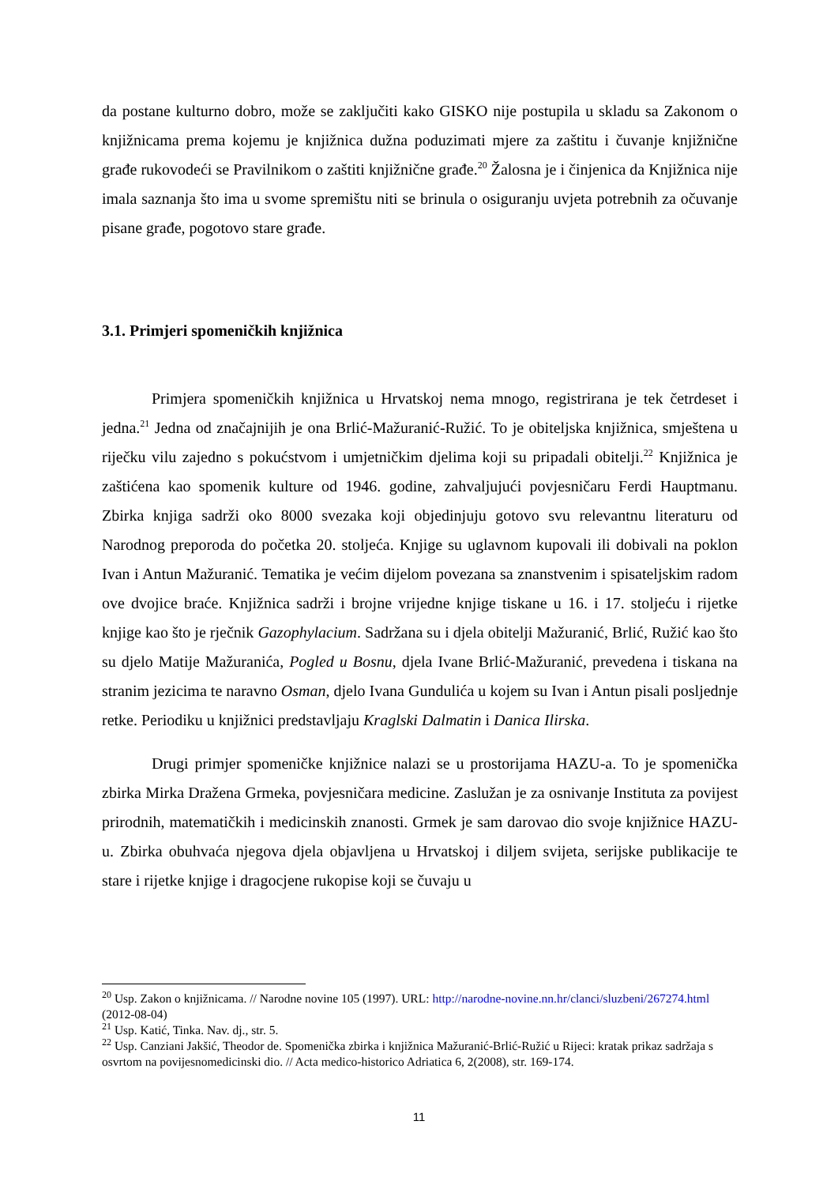da postane kulturno dobro, može se zaključiti kako GISKO nije postupila u skladu sa Zakonom o knjižnicama prema kojemu je knjižnica dužna poduzimati mjere za zaštitu i čuvanje knjižnične građe rukovodeći se Pravilnikom o zaštiti knjižnične građe.<sup>20</sup> Žalosna je i činjenica da Knjižnica nije imala saznanja što ima u svome spremištu niti se brinula o osiguranju uvjeta potrebnih za očuvanje pisane građe, pogotovo stare građe.
3.1. Primjeri spomeničkih knjižnica
Primjera spomeničkih knjižnica u Hrvatskoj nema mnogo, registrirana je tek četrdeset i jedna.<sup>21</sup> Jedna od značajnijih je ona Brlić-Mažuranić-Ružić. To je obiteljska knjižnica, smještena u riječku vilu zajedno s pokućstvom i umjetničkim djelima koji su pripadali obitelji.<sup>22</sup> Knjižnica je zaštićena kao spomenik kulture od 1946. godine, zahvaljujući povjesničaru Ferdi Hauptmanu. Zbirka knjiga sadrži oko 8000 svezaka koji objedinjuju gotovo svu relevantnu literaturu od Narodnog preporoda do početka 20. stoljeća. Knjige su uglavnom kupovali ili dobivali na poklon Ivan i Antun Mažuranić. Tematika je većim dijelom povezana sa znanstvenim i spisateljskim radom ove dvojice braće. Knjižnica sadrži i brojne vrijedne knjige tiskane u 16. i 17. stoljeću i rijetke knjige kao što je rječnik Gazophylacium. Sadržana su i djela obitelji Mažuranić, Brlić, Ružić kao što su djelo Matije Mažuranića, Pogled u Bosnu, djela Ivane Brlić-Mažuranić, prevedena i tiskana na stranim jezicima te naravno Osman, djelo Ivana Gundulića u kojem su Ivan i Antun pisali posljednje retke. Periodiku u knjižnici predstavljaju Kraglski Dalmatin i Danica Ilirska.
Drugi primjer spomeničke knjižnice nalazi se u prostorijama HAZU-a. To je spomenička zbirka Mirka Dražena Grmeka, povjesničara medicine. Zaslužan je za osnivanje Instituta za povijest prirodnih, matematičkih i medicinskih znanosti. Grmek je sam darovao dio svoje knjižnice HAZU-u. Zbirka obuhvaća njegova djela objavljena u Hrvatskoj i diljem svijeta, serijske publikacije te stare i rijetke knjige i dragocjene rukopise koji se čuvaju u
<sup>20</sup> Usp. Zakon o knjižnicama. // Narodne novine 105 (1997). URL: http://narodne-novine.nn.hr/clanci/sluzbeni/267274.html (2012-08-04)
<sup>21</sup> Usp. Katić, Tinka. Nav. dj., str. 5.
<sup>22</sup> Usp. Canziani Jakšić, Theodor de. Spomenička zbirka i knjižnica Mažuranić-Brlić-Ružić u Rijeci: kratak prikaz sadržaja s osvrtom na povijesnomedicinski dio. // Acta medico-historico Adriatica 6, 2(2008), str. 169-174.
11